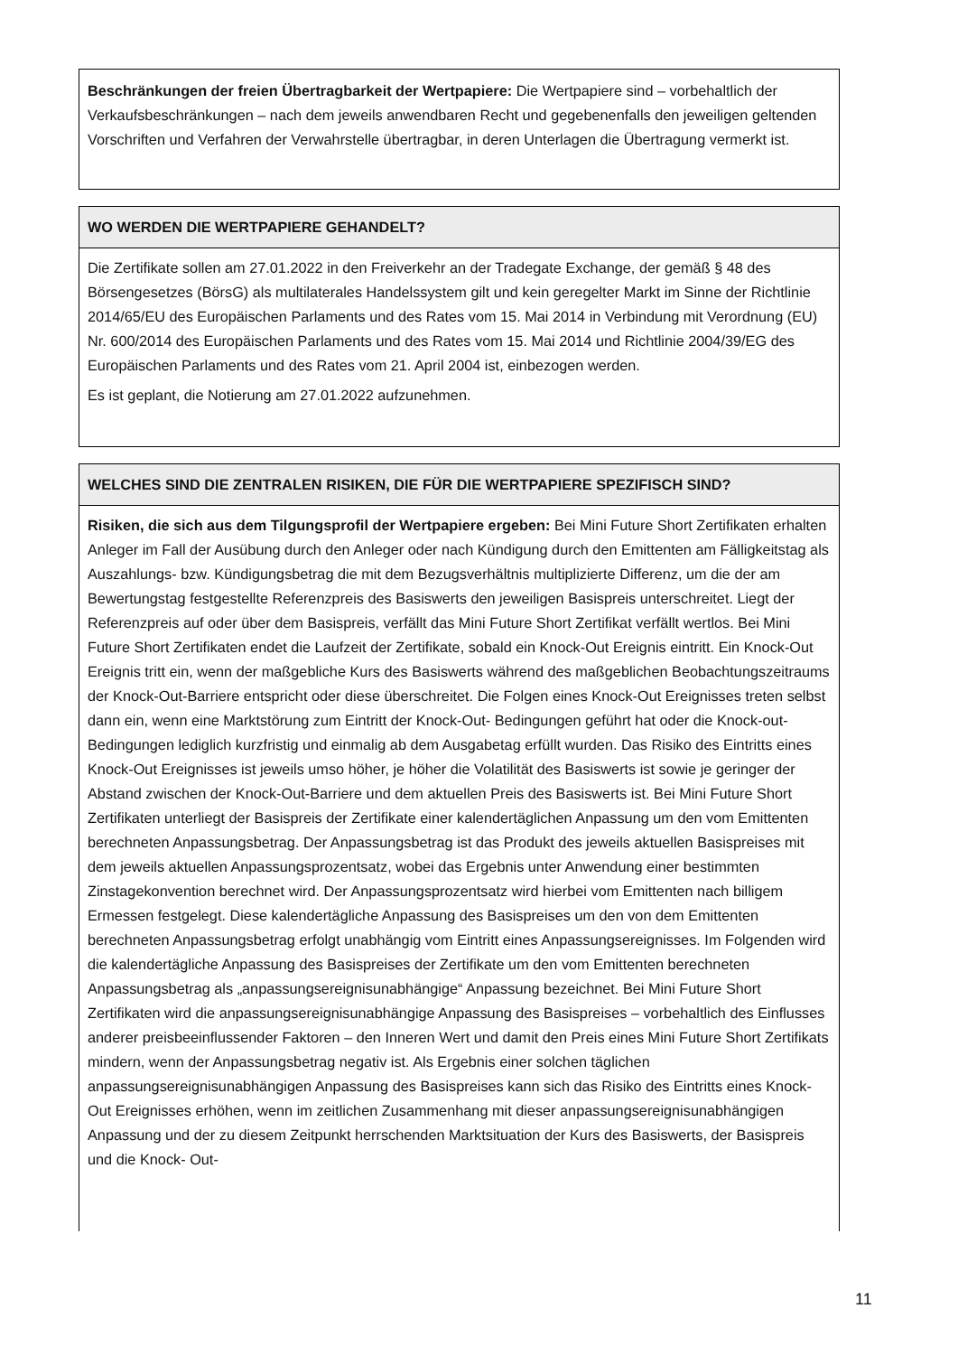Beschränkungen der freien Übertragbarkeit der Wertpapiere: Die Wertpapiere sind – vorbehaltlich der Verkaufsbeschränkungen – nach dem jeweils anwendbaren Recht und gegebenenfalls den jeweiligen geltenden Vorschriften und Verfahren der Verwahrstelle übertragbar, in deren Unterlagen die Übertragung vermerkt ist.
WO WERDEN DIE WERTPAPIERE GEHANDELT?
Die Zertifikate sollen am 27.01.2022 in den Freiverkehr an der Tradegate Exchange, der gemäß § 48 des Börsengesetzes (BörsG) als multilaterales Handelssystem gilt und kein geregelter Markt im Sinne der Richtlinie 2014/65/EU des Europäischen Parlaments und des Rates vom 15. Mai 2014 in Verbindung mit Verordnung (EU) Nr. 600/2014 des Europäischen Parlaments und des Rates vom 15. Mai 2014 und Richtlinie 2004/39/EG des Europäischen Parlaments und des Rates vom 21. April 2004 ist, einbezogen werden.
Es ist geplant, die Notierung am 27.01.2022 aufzunehmen.
WELCHES SIND DIE ZENTRALEN RISIKEN, DIE FÜR DIE WERTPAPIERE SPEZIFISCH SIND?
Risiken, die sich aus dem Tilgungsprofil der Wertpapiere ergeben: Bei Mini Future Short Zertifikaten erhalten Anleger im Fall der Ausübung durch den Anleger oder nach Kündigung durch den Emittenten am Fälligkeitstag als Auszahlungs- bzw. Kündigungsbetrag die mit dem Bezugsverhältnis multiplizierte Differenz, um die der am Bewertungstag festgestellte Referenzpreis des Basiswerts den jeweiligen Basispreis unterschreitet. Liegt der Referenzpreis auf oder über dem Basispreis, verfällt das Mini Future Short Zertifikat verfällt wertlos. Bei Mini Future Short Zertifikaten endet die Laufzeit der Zertifikate, sobald ein Knock-Out Ereignis eintritt. Ein Knock-Out Ereignis tritt ein, wenn der maßgebliche Kurs des Basiswerts während des maßgeblichen Beobachtungszeitraums der Knock-Out-Barriere entspricht oder diese überschreitet. Die Folgen eines Knock-Out Ereignisses treten selbst dann ein, wenn eine Marktstörung zum Eintritt der Knock-Out- Bedingungen geführt hat oder die Knock-out-Bedingungen lediglich kurzfristig und einmalig ab dem Ausgabetag erfüllt wurden. Das Risiko des Eintritts eines Knock-Out Ereignisses ist jeweils umso höher, je höher die Volatilität des Basiswerts ist sowie je geringer der Abstand zwischen der Knock-Out-Barriere und dem aktuellen Preis des Basiswerts ist. Bei Mini Future Short Zertifikaten unterliegt der Basispreis der Zertifikate einer kalendertäglichen Anpassung um den vom Emittenten berechneten Anpassungsbetrag. Der Anpassungsbetrag ist das Produkt des jeweils aktuellen Basispreises mit dem jeweils aktuellen Anpassungsprozentsatz, wobei das Ergebnis unter Anwendung einer bestimmten Zinstagekonvention berechnet wird. Der Anpassungsprozentsatz wird hierbei vom Emittenten nach billigem Ermessen festgelegt. Diese kalendertägliche Anpassung des Basispreises um den von dem Emittenten berechneten Anpassungsbetrag erfolgt unabhängig vom Eintritt eines Anpassungsereignisses. Im Folgenden wird die kalendertägliche Anpassung des Basispreises der Zertifikate um den vom Emittenten berechneten Anpassungsbetrag als „anpassungsereignisunabhängige“ Anpassung bezeichnet. Bei Mini Future Short Zertifikaten wird die anpassungsereignisunabhängige Anpassung des Basispreises – vorbehaltlich des Einflusses anderer preisbeeinflussender Faktoren – den Inneren Wert und damit den Preis eines Mini Future Short Zertifikats mindern, wenn der Anpassungsbetrag negativ ist. Als Ergebnis einer solchen täglichen anpassungsereignisunabhängigen Anpassung des Basispreises kann sich das Risiko des Eintritts eines Knock-Out Ereignisses erhöhen, wenn im zeitlichen Zusammenhang mit dieser anpassungsereignisunabhängigen Anpassung und der zu diesem Zeitpunkt herrschenden Marktsituation der Kurs des Basiswerts, der Basispreis und die Knock- Out-
11